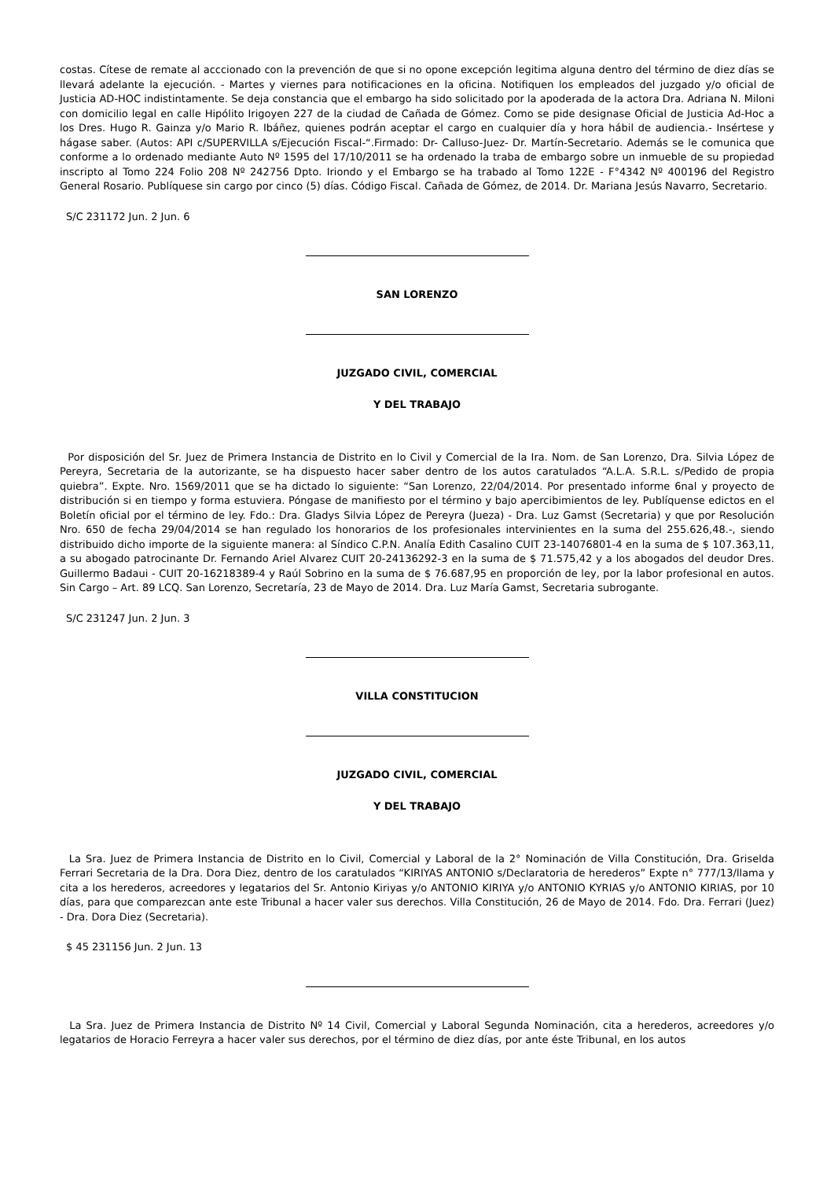costas. Cítese de remate al acccionado con la prevención de que si no opone excepción legitima alguna dentro del término de diez días se llevará adelante la ejecución. - Martes y viernes para notificaciones en la oficina. Notifiquen los empleados del juzgado y/o oficial de Justicia AD-HOC indistintamente. Se deja constancia que el embargo ha sido solicitado por la apoderada de la actora Dra. Adriana N. Miloni con domicilio legal en calle Hipólito Irigoyen 227 de la ciudad de Cañada de Gómez. Como se pide designase Oficial de Justicia Ad-Hoc a los Dres. Hugo R. Gainza y/o Mario R. Ibáñez, quienes podrán aceptar el cargo en cualquier día y hora hábil de audiencia.- Insértese y hágase saber. (Autos: API c/SUPERVILLA s/Ejecución Fiscal-“.Firmado: Dr- Calluso-Juez- Dr. Martín-Secretario. Además se le comunica que conforme a lo ordenado mediante Auto Nº 1595 del 17/10/2011 se ha ordenado la traba de embargo sobre un inmueble de su propiedad inscripto al Tomo 224 Folio 208 Nº 242756 Dpto. Iriondo y el Embargo se ha trabado al Tomo 122E - F°4342 Nº 400196 del Registro General Rosario. Publíquese sin cargo por cinco (5) días. Código Fiscal. Cañada de Gómez, de 2014. Dr. Mariana Jesús Navarro, Secretario.
S/C 231172 Jun. 2 Jun. 6
SAN LORENZO
JUZGADO CIVIL, COMERCIAL
Y DEL TRABAJO
Por disposición del Sr. Juez de Primera Instancia de Distrito en lo Civil y Comercial de la Ira. Nom. de San Lorenzo, Dra. Silvia López de Pereyra, Secretaria de la autorizante, se ha dispuesto hacer saber dentro de los autos caratulados “A.L.A. S.R.L. s/Pedido de propia quiebra”. Expte. Nro. 1569/2011 que se ha dictado lo siguiente: “San Lorenzo, 22/04/2014. Por presentado informe 6nal y proyecto de distribución si en tiempo y forma estuviera. Póngase de manifiesto por el término y bajo apercibimientos de ley. Publíquense edictos en el Boletín oficial por el término de ley. Fdo.: Dra. Gladys Silvia López de Pereyra (Jueza) - Dra. Luz Gamst (Secretaria) y que por Resolución Nro. 650 de fecha 29/04/2014 se han regulado los honorarios de los profesionales intervinientes en la suma del 255.626,48.-, siendo distribuido dicho importe de la siguiente manera: al Síndico C.P.N. Analía Edith Casalino CUIT 23-14076801-4 en la suma de $ 107.363,11, a su abogado patrocinante Dr. Fernando Ariel Alvarez CUIT 20-24136292-3 en la suma de $ 71.575,42 y a los abogados del deudor Dres. Guillermo Badaui - CUIT 20-16218389-4 y Raúl Sobrino en la suma de $ 76.687,95 en proporción de ley, por la labor profesional en autos. Sin Cargo – Art. 89 LCQ. San Lorenzo, Secretaría, 23 de Mayo de 2014. Dra. Luz María Gamst, Secretaria subrogante.
S/C 231247 Jun. 2 Jun. 3
VILLA CONSTITUCION
JUZGADO CIVIL, COMERCIAL
Y DEL TRABAJO
La Sra. Juez de Primera Instancia de Distrito en lo Civil, Comercial y Laboral de la 2° Nominación de Villa Constitución, Dra. Griselda Ferrari Secretaria de la Dra. Dora Diez, dentro de los caratulados “KIRIYAS ANTONIO s/Declaratoria de herederos” Expte n° 777/13/llama y cita a los herederos, acreedores y legatarios del Sr. Antonio Kiriyas y/o ANTONIO KIRIYA y/o ANTONIO KYRIAS y/o ANTONIO KIRIAS, por 10 días, para que comparezcan ante este Tribunal a hacer valer sus derechos. Villa Constitución, 26 de Mayo de 2014. Fdo. Dra. Ferrari (Juez) - Dra. Dora Diez (Secretaria).
$ 45 231156 Jun. 2 Jun. 13
La Sra. Juez de Primera Instancia de Distrito Nº 14 Civil, Comercial y Laboral Segunda Nominación, cita a herederos, acreedores y/o legatarios de Horacio Ferreyra a hacer valer sus derechos, por el término de diez días, por ante éste Tribunal, en los autos